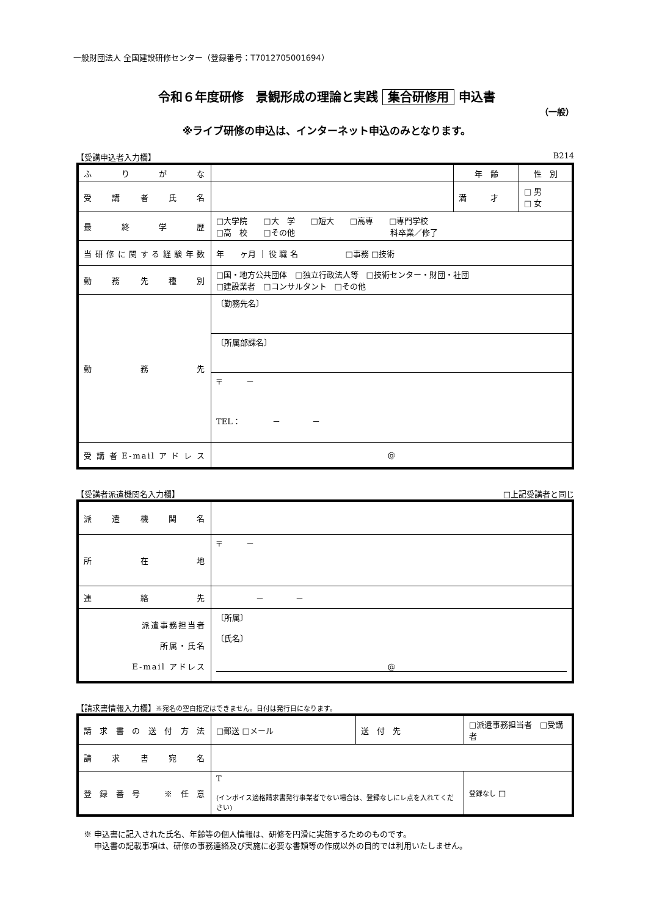一般財団法人 全国建設研修センター（登録番号：T7012705001694）
令和６年度研修　景観形成の理論と実践 集合研修用 申込書
（一般）
※ライブ研修の申込は、インターネット申込のみとなります。
【受講申込者入力欄】 B214
| ふりがな | | 年 齢 | 性 別 |
| 受講者氏名 | | 満 才 | □ 男 □ 女 |
| 最終学歴 | □大学院 □大 学 □短大 □高専 □専門学校 □高 校 □その他 科卒業／修了 | | |
| 当研修に関する経験年数 | 年 ヶ月 ｜ 役 職 名 □事務 □技術 | | |
| 勤務先種別 | □国・地方公共団体 □独立行政法人等 □技術センター・財団・社団 □建設業者 □コンサルタント □その他 | | |
| 勤務先 | 〔勤務先名〕 | | |
| | 〔所属部課名〕 | | |
| | 〒 － TEL： － － | | |
| 受講者E-mailアドレス | @ | | |
【受講者派遣機関名入力欄】 □上記受講者と同じ
| 派遣機関名 | |
| 所在地 | 〒 － |
| 連絡先 | － － |
| 派遣事務担当者 所属・氏名 E-mail アドレス | 〔所属〕 〔氏名〕 @ |
【請求書情報入力欄】※宛名の空白指定はできません。日付は発行日になります。
| 請求書の送付方法 | □郵送 □メール | 送 付 先 | □派遣事務担当者 □受講者 |
| 請求書宛名 | | | |
| 登録番号 ※任意 | T (インボイス適格請求書発行事業者でない場合は、登録なしにレ点を入れてください) | | 登録なし □ |
※ 申込書に記入された氏名、年齢等の個人情報は、研修を円滑に実施するためのものです。
　 申込書の記載事項は、研修の事務連絡及び実施に必要な書類等の作成以外の目的では利用いたしません。